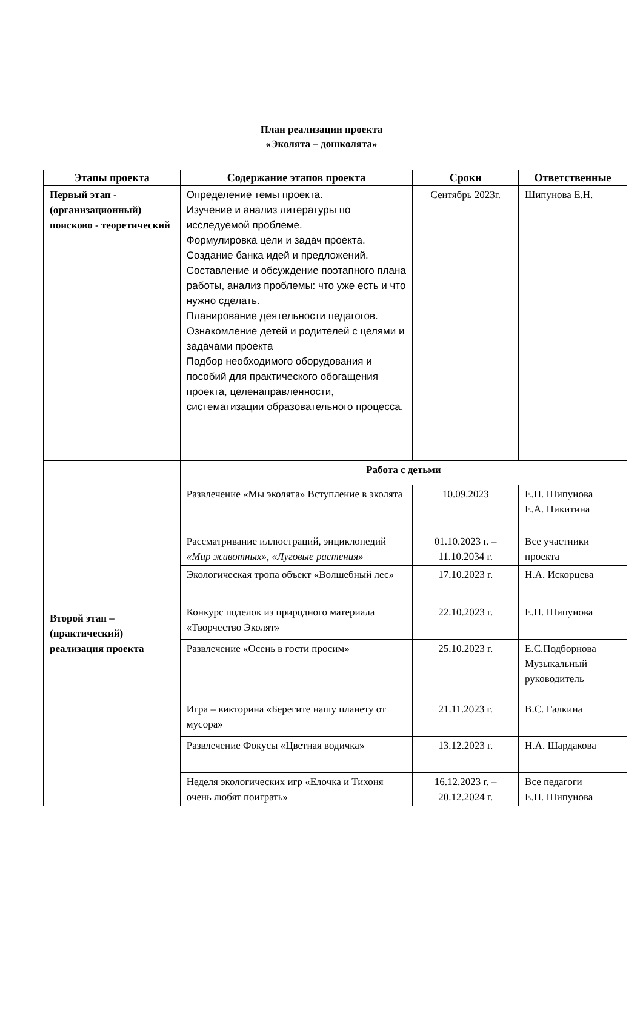План реализации проекта
«Эколята – дошколята»
| Этапы проекта | Содержание этапов проекта | Сроки | Ответственные |
| --- | --- | --- | --- |
| Первый этап - (организационный) поисково - теоретический | Определение темы проекта. Изучение и анализ литературы по исследуемой проблеме. Формулировка цели и задач проекта. Создание банка идей и предложений. Составление и обсуждение поэтапного плана работы, анализ проблемы: что уже есть и что нужно сделать. Планирование деятельности педагогов. Ознакомление детей и родителей с целями и задачами проекта Подбор необходимого оборудования и пособий для практического обогащения проекта, целенаправленности, систематизации образовательного процесса. | Сентябрь 2023г. | Шипунова Е.Н. |
| Второй этап – (практический) реализация проекта | Работа с детьми | | |
| | Развлечение «Мы эколята» Вступление в эколята | 10.09.2023 | Е.Н. Шипунова Е.А. Никитина |
| | Рассматривание иллюстраций, энциклопедий «Мир животных» , «Луговые растения» | 01.10.2023 г. – 11.10.2034 г. | Все участники проекта |
| | Экологическая тропа объект «Волшебный лес» | 17.10.2023 г. | Н.А. Искорцева |
| | Конкурс поделок из природного материала «Творчество Эколят» | 22.10.2023 г. | Е.Н. Шипунова |
| | Развлечение «Осень в гости просим» | 25.10.2023 г. | Е.С.Подборнова Музыкальный руководитель |
| | Игра – викторина «Берегите нашу планету от мусора» | 21.11.2023 г. | В.С. Галкина |
| | Развлечение Фокусы «Цветная водичка» | 13.12.2023 г. | Н.А. Шардакова |
| | Неделя экологических игр «Елочка и Тихоня очень любят поиграть» | 16.12.2023 г. – 20.12.2024 г. | Все педагоги Е.Н. Шипунова |